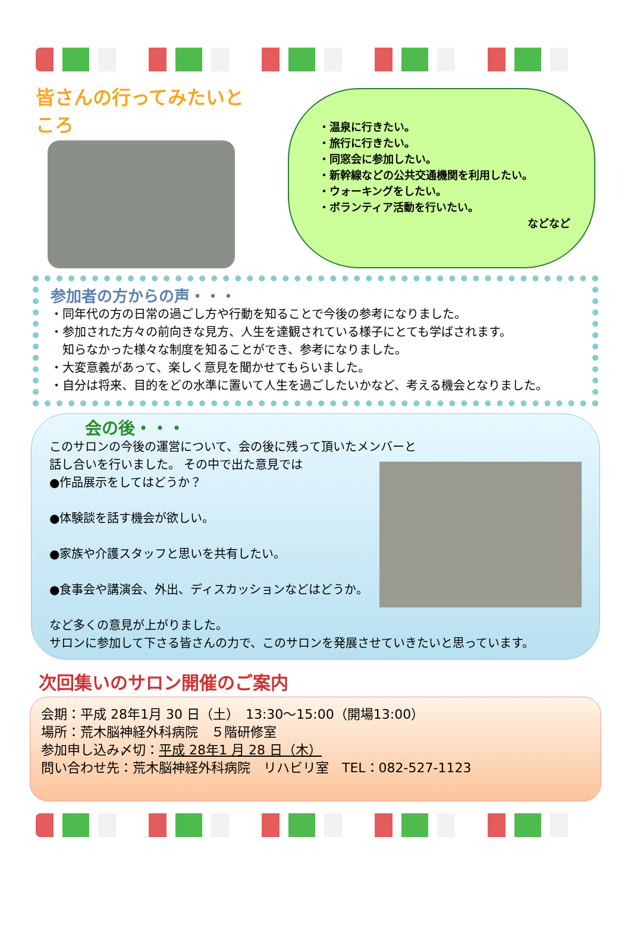皆さんの行ってみたいところ
・温泉に行きたい。
・旅行に行きたい。
・同窓会に参加したい。
・新幹線などの公共交通機関を利用したい。
・ウォーキングをしたい。
・ボランティア活動を行いたい。
などなど
参加者の方からの声・・・
・同年代の方の日常の過ごし方や行動を知ることで今後の参考になりました。
・参加された方々の前向きな見方、人生を達観されている様子にとても学ばされます。
　知らなかった様々な制度を知ることができ、参考になりました。
・大変意義があって、楽しく意見を聞かせてもらいました。
・自分は将来、目的をどの水準に置いて人生を過ごしたいかなど、考える機会となりました。
会の後・・・
このサロンの今後の運営について、会の後に残って頂いたメンバーと
話し合いを行いました。
その中で出た意見では
●作品展示をしてはどうか？
●体験談を話す機会が欲しい。
●家族や介護スタッフと思いを共有したい。
●食事会や講演会、外出、ディスカッションなどはどうか。
など多くの意見が上がりました。
サロンに参加して下さる皆さんの力で、このサロンを発展させていきたいと思っています。
次回集いのサロン開催のご案内
会期：平成 28年1月 30 日（土）　13:30〜15:00（開場13:00）
場所：荒木脳神経外科病院　５階研修室
参加申し込み〆切：平成 28年1 月 28 日（木）
問い合わせ先：荒木脳神経外科病院　リハビリ室　TEL：082-527-1123